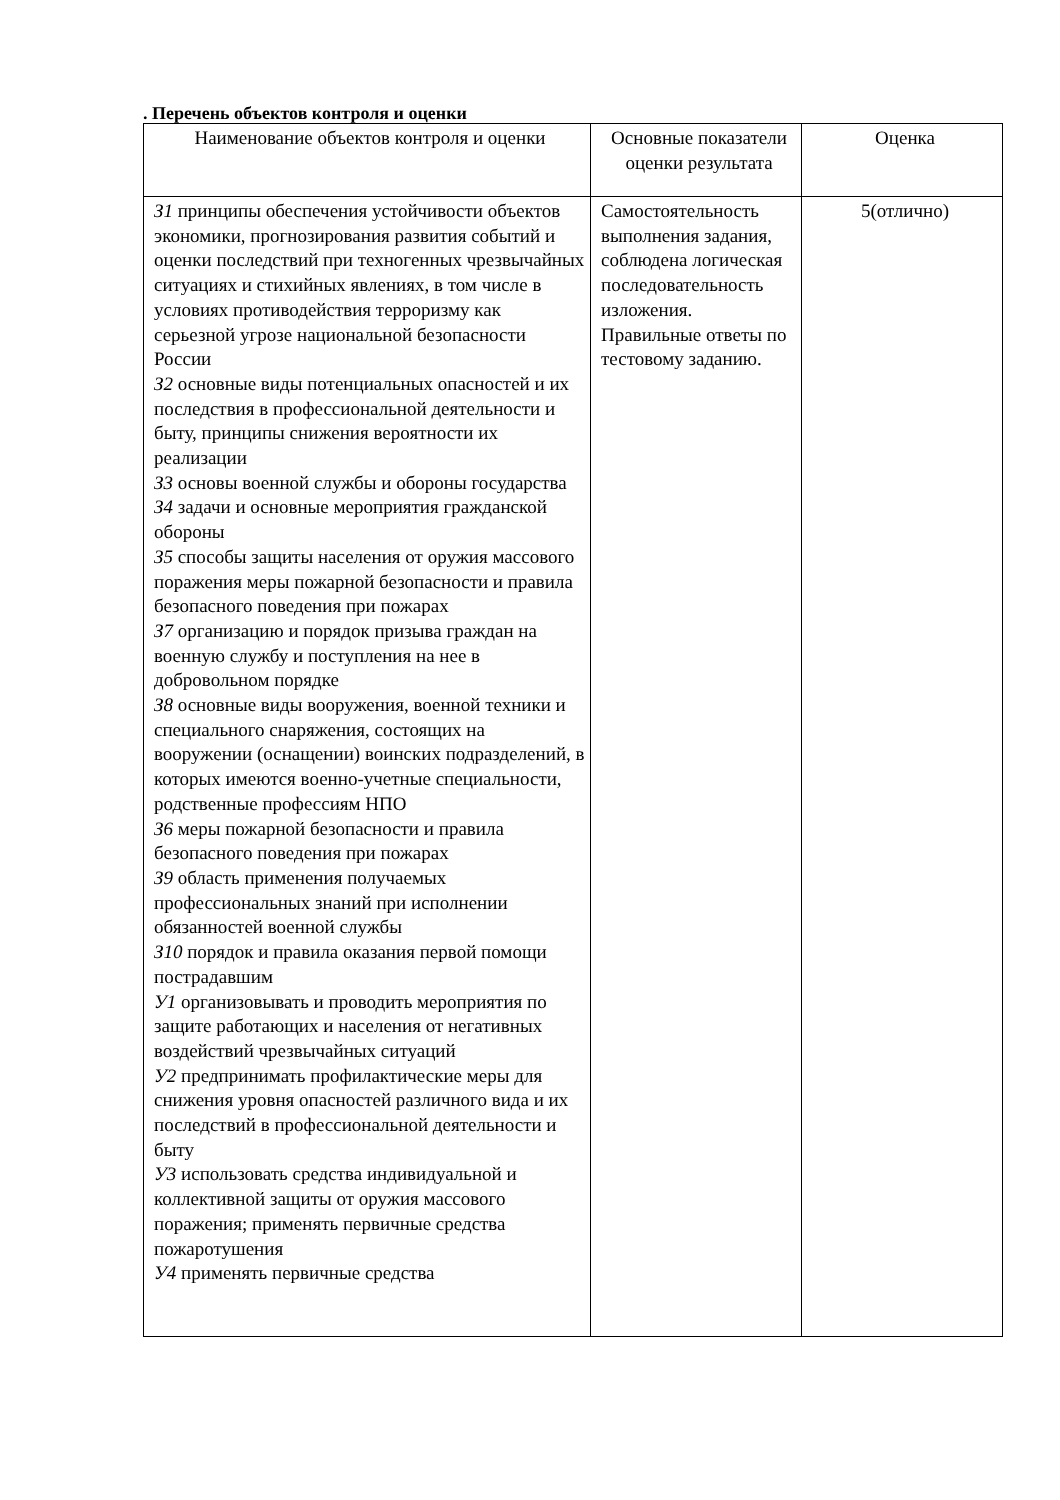. Перечень объектов контроля и оценки
| Наименование объектов контроля и оценки | Основные показатели оценки результата | Оценка |
| --- | --- | --- |
| З1 принципы обеспечения устойчивости объектов экономики, прогнозирования развития событий и оценки последствий при техногенных чрезвычайных ситуациях и стихийных явлениях, в том числе в условиях противодействия терроризму как серьезной угрозе национальной безопасности России З2 основные виды потенциальных опасностей и их последствия в профессиональной деятельности и быту, принципы снижения вероятности их реализации З3 основы военной службы и обороны государства З4 задачи и основные мероприятия гражданской обороны З5 способы защиты населения от оружия массового поражения меры пожарной безопасности и правила безопасного поведения при пожарах З7 организацию и порядок призыва граждан на военную службу и поступления на нее в добровольном порядке З8 основные виды вооружения, военной техники и специального снаряжения, состоящих на вооружении (оснащении) воинских подразделений, в которых имеются военно-учетные специальности, родственные профессиям НПО З6 меры пожарной безопасности и правила безопасного поведения при пожарах З9 область применения получаемых профессиональных знаний при исполнении обязанностей военной службы З10 порядок и правила оказания первой помощи пострадавшим У1 организовывать и проводить мероприятия по защите работающих и населения от негативных воздействий чрезвычайных ситуаций У2 предпринимать профилактические меры для снижения уровня опасностей различного вида и их последствий в профессиональной деятельности и быту У3 использовать средства индивидуальной и коллективной защиты от оружия массового поражения; применять первичные средства пожаротушения У4 применять первичные средства | Самостоятельность выполнения задания, соблюдена логическая последовательность изложения. Правильные ответы по тестовому заданию. | 5(отлично) |